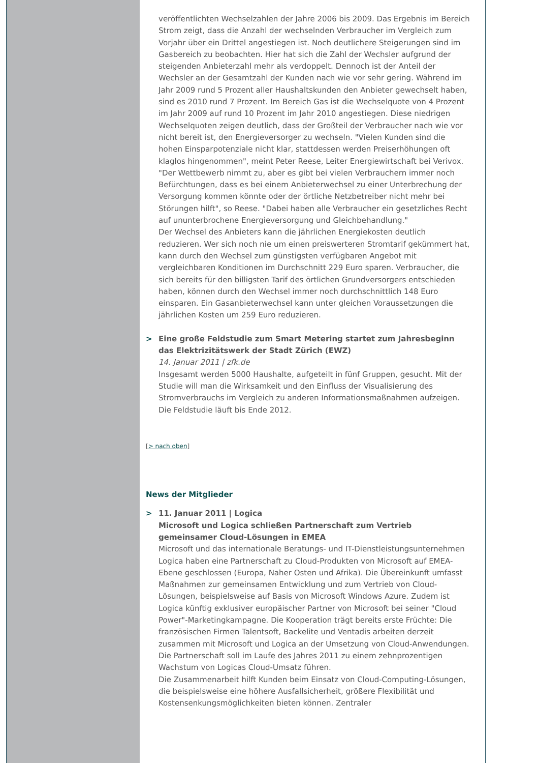veröffentlichten Wechselzahlen der Jahre 2006 bis 2009. Das Ergebnis im Bereich Strom zeigt, dass die Anzahl der wechselnden Verbraucher im Vergleich zum Vorjahr über ein Drittel angestiegen ist. Noch deutlichere Steigerungen sind im Gasbereich zu beobachten. Hier hat sich die Zahl der Wechsler aufgrund der steigenden Anbieterzahl mehr als verdoppelt. Dennoch ist der Anteil der Wechsler an der Gesamtzahl der Kunden nach wie vor sehr gering. Während im Jahr 2009 rund 5 Prozent aller Haushaltskunden den Anbieter gewechselt haben, sind es 2010 rund 7 Prozent. Im Bereich Gas ist die Wechselquote von 4 Prozent im Jahr 2009 auf rund 10 Prozent im Jahr 2010 angestiegen. Diese niedrigen Wechselquoten zeigen deutlich, dass der Großteil der Verbraucher nach wie vor nicht bereit ist, den Energieversorger zu wechseln. "Vielen Kunden sind die hohen Einsparpotenziale nicht klar, stattdessen werden Preiserhöhungen oft klaglos hingenommen", meint Peter Reese, Leiter Energiewirtschaft bei Verivox.
"Der Wettbewerb nimmt zu, aber es gibt bei vielen Verbrauchern immer noch Befürchtungen, dass es bei einem Anbieterwechsel zu einer Unterbrechung der Versorgung kommen könnte oder der örtliche Netzbetreiber nicht mehr bei Störungen hilft", so Reese. "Dabei haben alle Verbraucher ein gesetzliches Recht auf ununterbrochene Energieversorgung und Gleichbehandlung."
Der Wechsel des Anbieters kann die jährlichen Energiekosten deutlich reduzieren. Wer sich noch nie um einen preiswerteren Stromtarif gekümmert hat, kann durch den Wechsel zum günstigsten verfügbaren Angebot mit vergleichbaren Konditionen im Durchschnitt 229 Euro sparen. Verbraucher, die sich bereits für den billigsten Tarif des örtlichen Grundversorgers entschieden haben, können durch den Wechsel immer noch durchschnittlich 148 Euro einsparen. Ein Gasanbieterwechsel kann unter gleichen Voraussetzungen die jährlichen Kosten um 259 Euro reduzieren.
> Eine große Feldstudie zum Smart Metering startet zum Jahresbeginn das Elektrizitätswerk der Stadt Zürich (EWZ)
14. Januar 2011 | zfk.de
Insgesamt werden 5000 Haushalte, aufgeteilt in fünf Gruppen, gesucht. Mit der Studie will man die Wirksamkeit und den Einfluss der Visualisierung des Stromverbrauchs im Vergleich zu anderen Informationsmaßnahmen aufzeigen. Die Feldstudie läuft bis Ende 2012.
[> nach oben]
News der Mitglieder
> 11. Januar 2011 | Logica
Microsoft und Logica schließen Partnerschaft zum Vertrieb gemeinsamer Cloud-Lösungen in EMEA
Microsoft und das internationale Beratungs- und IT-Dienstleistungsunternehmen Logica haben eine Partnerschaft zu Cloud-Produkten von Microsoft auf EMEA-Ebene geschlossen (Europa, Naher Osten und Afrika). Die Übereinkunft umfasst Maßnahmen zur gemeinsamen Entwicklung und zum Vertrieb von Cloud-Lösungen, beispielsweise auf Basis von Microsoft Windows Azure. Zudem ist Logica künftig exklusiver europäischer Partner von Microsoft bei seiner "Cloud Power"-Marketingkampagne. Die Kooperation trägt bereits erste Früchte: Die französischen Firmen Talentsoft, Backelite und Ventadis arbeiten derzeit zusammen mit Microsoft und Logica an der Umsetzung von Cloud-Anwendungen. Die Partnerschaft soll im Laufe des Jahres 2011 zu einem zehnprozentigen Wachstum von Logicas Cloud-Umsatz führen.
Die Zusammenarbeit hilft Kunden beim Einsatz von Cloud-Computing-Lösungen, die beispielsweise eine höhere Ausfallsicherheit, größere Flexibilität und Kostensenkungsmöglichkeiten bieten können. Zentraler